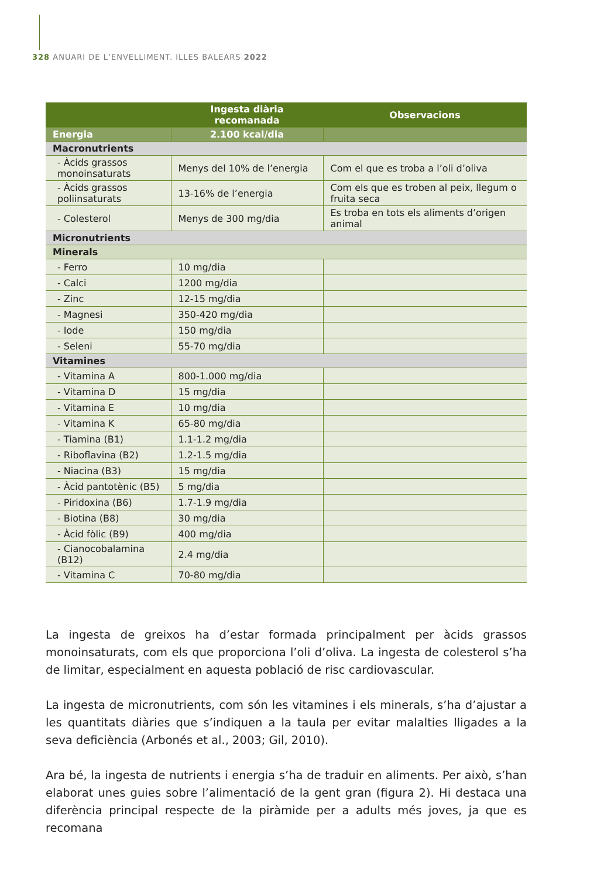328 ANUARI DE L’ENVELLIMENT. ILLES BALEARS 2022
| | Ingesta diària recomanada | Observacions |
| --- | --- | --- |
| Energia | 2.100 kcal/dia | |
| Macronutrients | | |
| - Àcids grassos monoinsaturats | Menys del 10% de l’energia | Com el que es troba a l’oli d’oliva |
| - Àcids grassos poliinsaturats | 13-16% de l’energia | Com els que es troben al peix, llegum o fruita seca |
| - Colesterol | Menys de 300 mg/dia | Es troba en tots els aliments d’origen animal |
| Micronutrients | | |
| Minerals | | |
| - Ferro | 10 mg/dia | |
| - Calci | 1200 mg/dia | |
| - Zinc | 12-15 mg/dia | |
| - Magnesi | 350-420 mg/dia | |
| - Iode | 150 mg/dia | |
| - Seleni | 55-70 mg/dia | |
| Vitamines | | |
| - Vitamina A | 800-1.000 mg/dia | |
| - Vitamina D | 15 mg/dia | |
| - Vitamina E | 10 mg/dia | |
| - Vitamina K | 65-80 mg/dia | |
| - Tiamina (B1) | 1.1-1.2 mg/dia | |
| - Riboflavina (B2) | 1.2-1.5 mg/dia | |
| - Niacina (B3) | 15 mg/dia | |
| - Àcid pantotènic (B5) | 5 mg/dia | |
| - Piridoxina (B6) | 1.7-1.9 mg/dia | |
| - Biotina (B8) | 30 mg/dia | |
| - Àcid fòlic (B9) | 400 mg/dia | |
| - Cianocobalamina (B12) | 2.4 mg/dia | |
| - Vitamina C | 70-80 mg/dia | |
La ingesta de greixos ha d’estar formada principalment per àcids grassos monoinsaturats, com els que proporciona l’oli d’oliva. La ingesta de colesterol s’ha de limitar, especialment en aquesta població de risc cardiovascular.
La ingesta de micronutrients, com són les vitamines i els minerals, s’ha d’ajustar a les quantitats diàries que s’indiquen a la taula per evitar malalties lligades a la seva deficiència (Arbonés et al., 2003; Gil, 2010).
Ara bé, la ingesta de nutrients i energia s’ha de traduir en aliments. Per això, s’han elaborat unes guies sobre l’alimentació de la gent gran (figura 2). Hi destaca una diferència principal respecte de la piràmide per a adults més joves, ja que es recomana